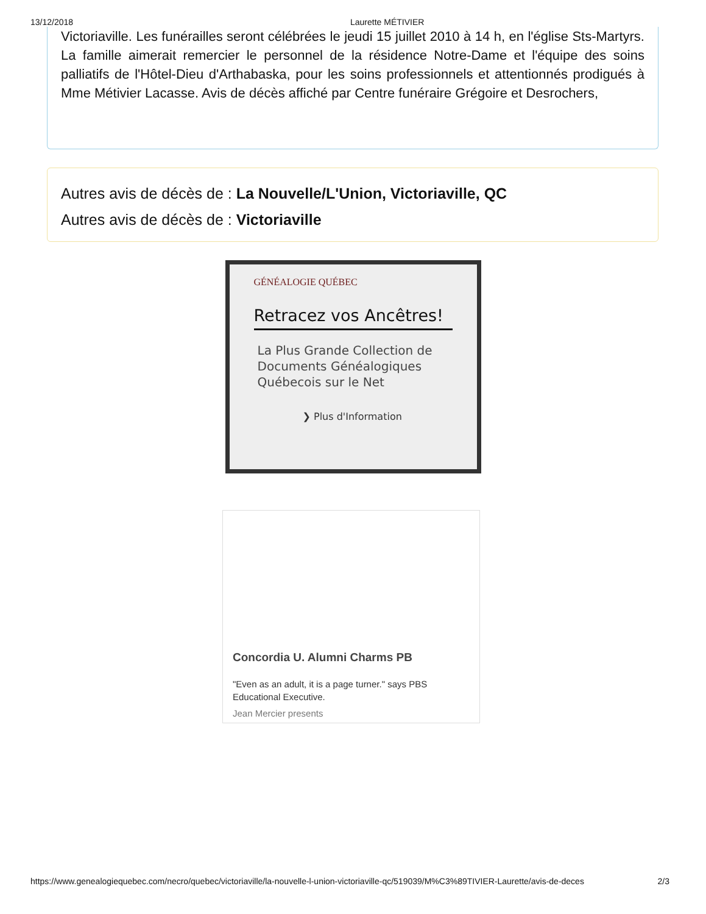13/12/2018 Laurette MÉTIVIER
Victoriaville. Les funérailles seront célébrées le jeudi 15 juillet 2010 à 14 h, en l'église Sts-Martyrs. La famille aimerait remercier le personnel de la résidence Notre-Dame et l'équipe des soins palliatifs de l'Hôtel-Dieu d'Arthabaska, pour les soins professionnels et attentionnés prodigués à Mme Métivier Lacasse. Avis de décès affiché par Centre funéraire Grégoire et Desrochers,
Autres avis de décès de : La Nouvelle/L'Union, Victoriaville, QC
Autres avis de décès de : Victoriaville
GÉNÉALOGIE QUÉBEC
Retracez vos Ancêtres!
La Plus Grande Collection de Documents Généalogiques Québecois sur le Net
❯ Plus d'Information
Concordia U. Alumni Charms PB
"Even as an adult, it is a page turner." says PBS Educational Executive.
Jean Mercier presents
https://www.genealogiequebec.com/necro/quebec/victoriaville/la-nouvelle-l-union-victoriaville-qc/519039/M%C3%89TIVIER-Laurette/avis-de-deces 2/3